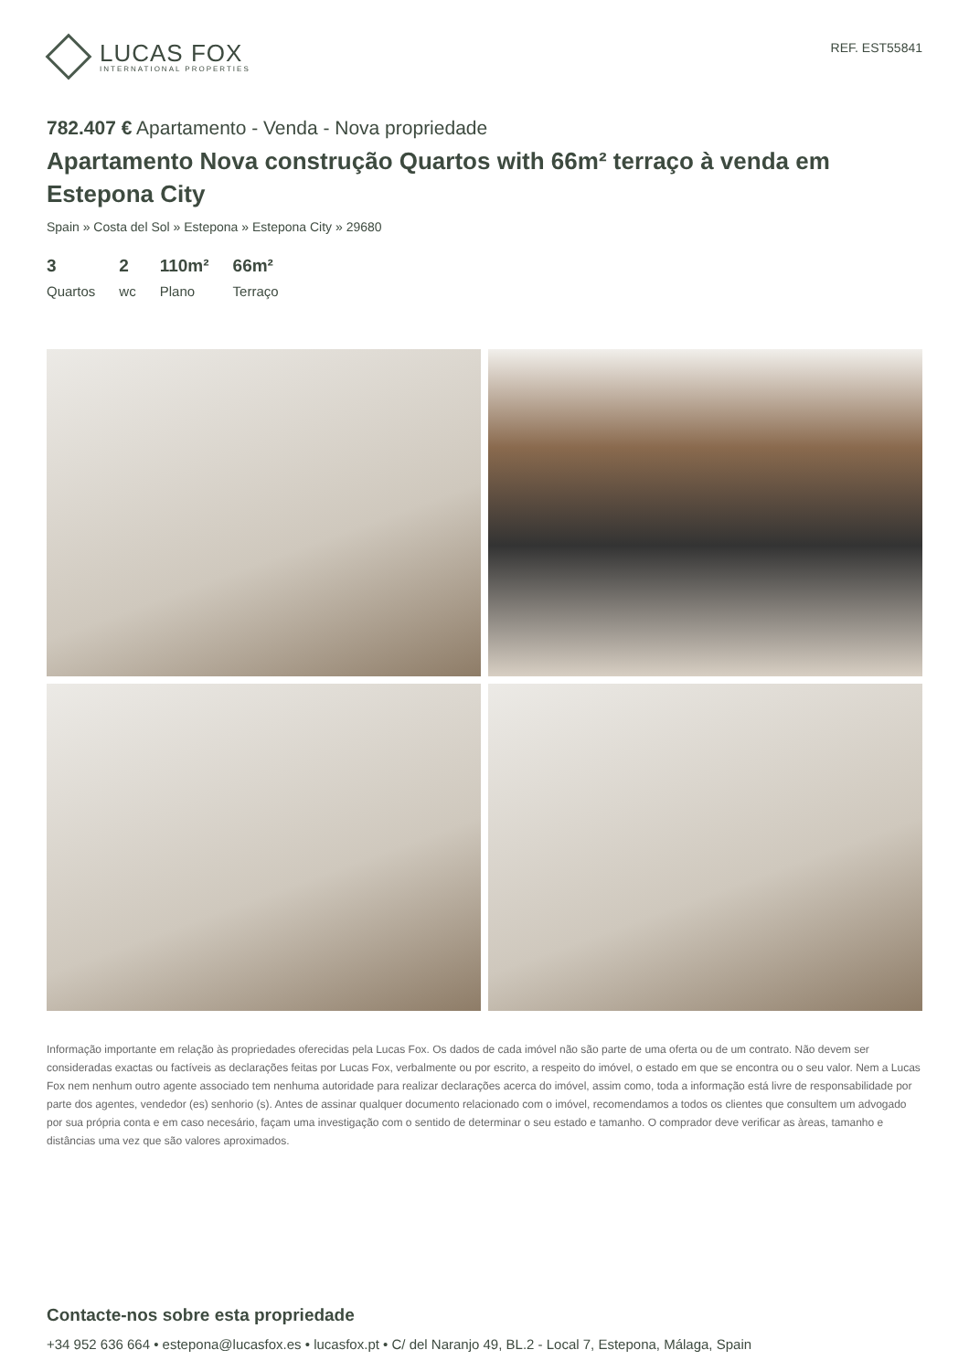LUCAS FOX
INTERNATIONAL PROPERTIES
REF. EST55841
782.407 € Apartamento - Venda - Nova propriedade
Apartamento Nova construção Quartos with 66m² terraço à venda em Estepona City
Spain » Costa del Sol » Estepona » Estepona City » 29680
3
Quartos
2
wc
110m²
Plano
66m²
Terraço
Informação importante em relação às propriedades oferecidas pela Lucas Fox. Os dados de cada imóvel não são parte de uma oferta ou de um contrato. Não devem ser consideradas exactas ou factíveis as declarações feitas por Lucas Fox, verbalmente ou por escrito, a respeito do imóvel, o estado em que se encontra ou o seu valor. Nem a Lucas Fox nem nenhum outro agente associado tem nenhuma autoridade para realizar declarações acerca do imóvel, assim como, toda a informação está livre de responsabilidade por parte dos agentes, vendedor (es) senhorio (s). Antes de assinar qualquer documento relacionado com o imóvel, recomendamos a todos os clientes que consultem um advogado por sua própria conta e em caso necesário, façam uma investigação com o sentido de determinar o seu estado e tamanho. O comprador deve verificar as àreas, tamanho e distâncias uma vez que são valores aproximados.
Contacte-nos sobre esta propriedade
+34 952 636 664 • estepona@lucasfox.es • lucasfox.pt • C/ del Naranjo 49, BL.2 - Local 7, Estepona, Málaga, Spain